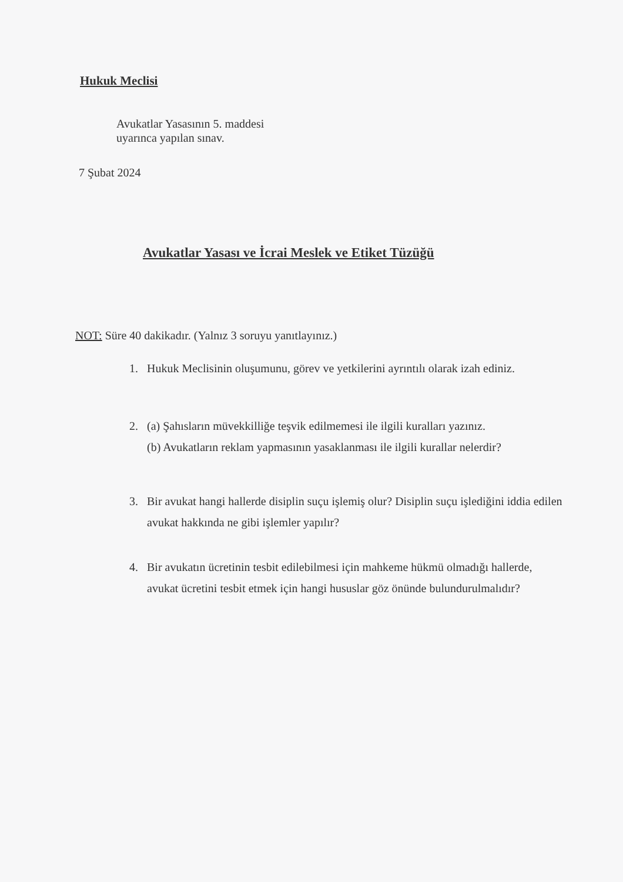Hukuk Meclisi
Avukatlar Yasasının 5. maddesi
uyarınca yapılan sınav.
7 Şubat 2024
Avukatlar Yasası ve İcrai Meslek ve Etiket Tüzüğü
NOT: Süre 40 dakikadır. (Yalnız 3 soruyu yanıtlayınız.)
1. Hukuk Meclisinin oluşumunu, görev ve yetkilerini ayrıntılı olarak izah ediniz.
2. (a) Şahısların müvekkilliğe teşvik edilmemesi ile ilgili kuralları yazınız.
(b) Avukatların reklam yapmasının yasaklanması ile ilgili kurallar nelerdir?
3. Bir avukat hangi hallerde disiplin suçu işlemiş olur? Disiplin suçu işlediğini iddia edilen avukat hakkında ne gibi işlemler yapılır?
4. Bir avukatın ücretinin tesbit edilebilmesi için mahkeme hükmü olmadığı hallerde, avukat ücretini tesbit etmek için hangi hususlar göz önünde bulundurulmalıdır?